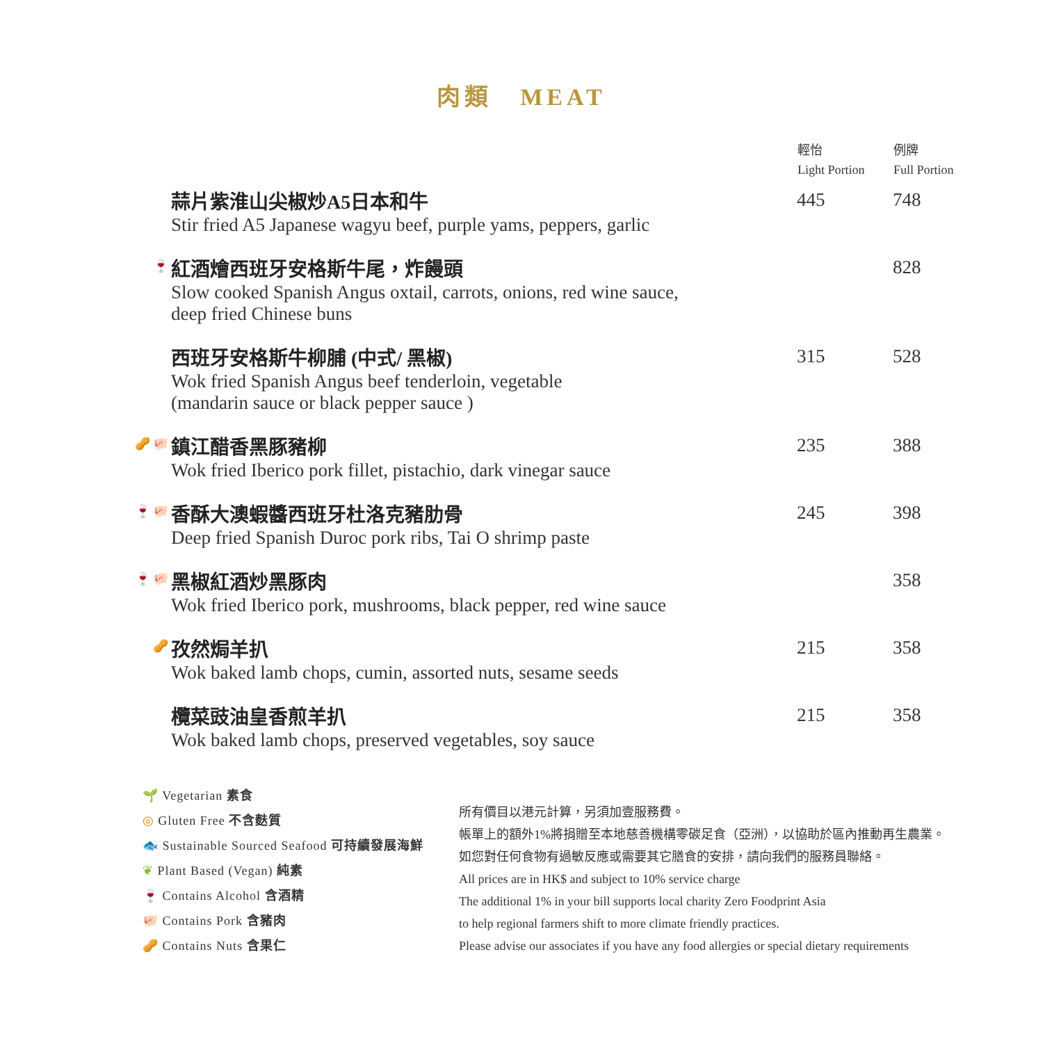肉類　MEAT
| | | 輕怡 Light Portion | 例牌 Full Portion |
| | 蒜片紫淮山尖椒炒A5日本和牛 Stir fried A5 Japanese wagyu beef, purple yams, peppers, garlic | 445 | 748 |
| 🍷 | 紅酒燴西班牙安格斯牛尾，炸饅頭 Slow cooked Spanish Angus oxtail, carrots, onions, red wine sauce, deep fried Chinese buns | | 828 |
| | 西班牙安格斯牛柳脯 (中式/ 黑椒) Wok fried Spanish Angus beef tenderloin, vegetable (mandarin sauce or black pepper sauce ) | 315 | 528 |
| 🥜 🐖 | 鎮江醋香黑豚豬柳 Wok fried Iberico pork fillet, pistachio, dark vinegar sauce | 235 | 388 |
| 🍷 🐖 | 香酥大澳蝦醬西班牙杜洛克豬肋骨 Deep fried Spanish Duroc pork ribs, Tai O shrimp paste | 245 | 398 |
| 🍷 🐖 | 黑椒紅酒炒黑豚肉 Wok fried Iberico pork, mushrooms, black pepper, red wine sauce | | 358 |
| 🥜 | 孜然焗羊扒 Wok baked lamb chops, cumin, assorted nuts, sesame seeds | 215 | 358 |
| | 欖菜豉油皇香煎羊扒 Wok baked lamb chops, preserved vegetables, soy sauce | 215 | 358 |
🌱 Vegetarian 素食
◎ Gluten Free 不含麩質
🐟 Sustainable Sourced Seafood 可持續發展海鮮
❦ Plant Based (Vegan) 純素
🍷 Contains Alcohol 含酒精
🐖 Contains Pork 含豬肉
🥜 Contains Nuts 含果仁
所有價目以港元計算，另須加壹服務費。
帳單上的額外1%將捐贈至本地慈善機構零碳足食（亞洲），以協助於區內推動再生農業。
如您對任何食物有過敏反應或需要其它膳食的安排，請向我們的服務員聯絡。
All prices are in HK$ and subject to 10% service charge
The additional 1% in your bill supports local charity Zero Foodprint Asia
to help regional farmers shift to more climate friendly practices.
Please advise our associates if you have any food allergies or special dietary requirements